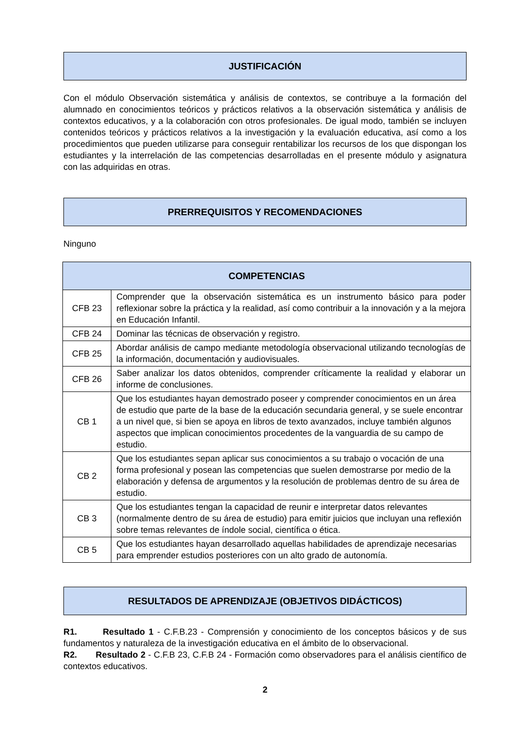JUSTIFICACIÓN
Con el módulo Observación sistemática y análisis de contextos, se contribuye a la formación del alumnado en conocimientos teóricos y prácticos relativos a la observación sistemática y análisis de contextos educativos, y a la colaboración con otros profesionales. De igual modo, también se incluyen contenidos teóricos y prácticos relativos a la investigación y la evaluación educativa, así como a los procedimientos que pueden utilizarse para conseguir rentabilizar los recursos de los que dispongan los estudiantes y la interrelación de las competencias desarrolladas en el presente módulo y asignatura con las adquiridas en otras.
PRERREQUISITOS Y RECOMENDACIONES
Ninguno
| COMPETENCIAS | |
| --- | --- |
| CFB 23 | Comprender que la observación sistemática es un instrumento básico para poder reflexionar sobre la práctica y la realidad, así como contribuir a la innovación y a la mejora en Educación Infantil. |
| CFB 24 | Dominar las técnicas de observación y registro. |
| CFB 25 | Abordar análisis de campo mediante metodología observacional utilizando tecnologías de la información, documentación y audiovisuales. |
| CFB 26 | Saber analizar los datos obtenidos, comprender críticamente la realidad y elaborar un informe de conclusiones. |
| CB 1 | Que los estudiantes hayan demostrado poseer y comprender conocimientos en un área de estudio que parte de la base de la educación secundaria general, y se suele encontrar a un nivel que, si bien se apoya en libros de texto avanzados, incluye también algunos aspectos que implican conocimientos procedentes de la vanguardia de su campo de estudio. |
| CB 2 | Que los estudiantes sepan aplicar sus conocimientos a su trabajo o vocación de una forma profesional y posean las competencias que suelen demostrarse por medio de la elaboración y defensa de argumentos y la resolución de problemas dentro de su área de estudio. |
| CB 3 | Que los estudiantes tengan la capacidad de reunir e interpretar datos relevantes (normalmente dentro de su área de estudio) para emitir juicios que incluyan una reflexión sobre temas relevantes de índole social, científica o ética. |
| CB 5 | Que los estudiantes hayan desarrollado aquellas habilidades de aprendizaje necesarias para emprender estudios posteriores con un alto grado de autonomía. |
RESULTADOS DE APRENDIZAJE (OBJETIVOS DIDÁCTICOS)
R1. Resultado 1 - C.F.B.23 - Comprensión y conocimiento de los conceptos básicos y de sus fundamentos y naturaleza de la investigación educativa en el ámbito de lo observacional.
R2. Resultado 2 - C.F.B 23, C.F.B 24 - Formación como observadores para el análisis científico de contextos educativos.
2